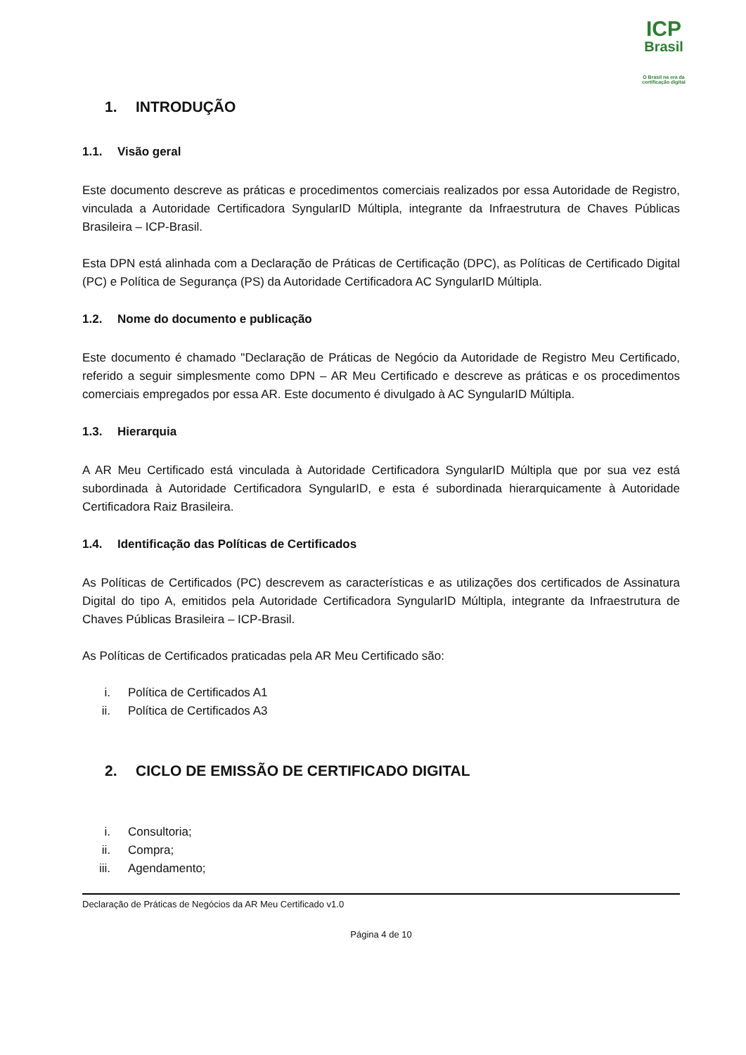ICP
Brasil
O Brasil na era da certificação digital
1. INTRODUÇÃO
1.1. Visão geral
Este documento descreve as práticas e procedimentos comerciais realizados por essa Autoridade de Registro, vinculada a Autoridade Certificadora SyngularID Múltipla, integrante da Infraestrutura de Chaves Públicas Brasileira – ICP-Brasil.
Esta DPN está alinhada com a Declaração de Práticas de Certificação (DPC), as Políticas de Certificado Digital (PC) e Política de Segurança (PS) da Autoridade Certificadora AC SyngularID Múltipla.
1.2. Nome do documento e publicação
Este documento é chamado "Declaração de Práticas de Negócio da Autoridade de Registro Meu Certificado, referido a seguir simplesmente como DPN – AR Meu Certificado e descreve as práticas e os procedimentos comerciais empregados por essa AR. Este documento é divulgado à AC SyngularID Múltipla.
1.3. Hierarquia
A AR Meu Certificado está vinculada à Autoridade Certificadora SyngularID Múltipla que por sua vez está subordinada à Autoridade Certificadora SyngularID, e esta é subordinada hierarquicamente à Autoridade Certificadora Raiz Brasileira.
1.4. Identificação das Políticas de Certificados
As Políticas de Certificados (PC) descrevem as características e as utilizações dos certificados de Assinatura Digital do tipo A, emitidos pela Autoridade Certificadora SyngularID Múltipla, integrante da Infraestrutura de Chaves Públicas Brasileira – ICP-Brasil.
As Políticas de Certificados praticadas pela AR Meu Certificado são:
i. Política de Certificados A1
ii. Política de Certificados A3
2. CICLO DE EMISSÃO DE CERTIFICADO DIGITAL
i. Consultoria;
ii. Compra;
iii. Agendamento;
Declaração de Práticas de Negócios da AR Meu Certificado v1.0
Página 4 de 10